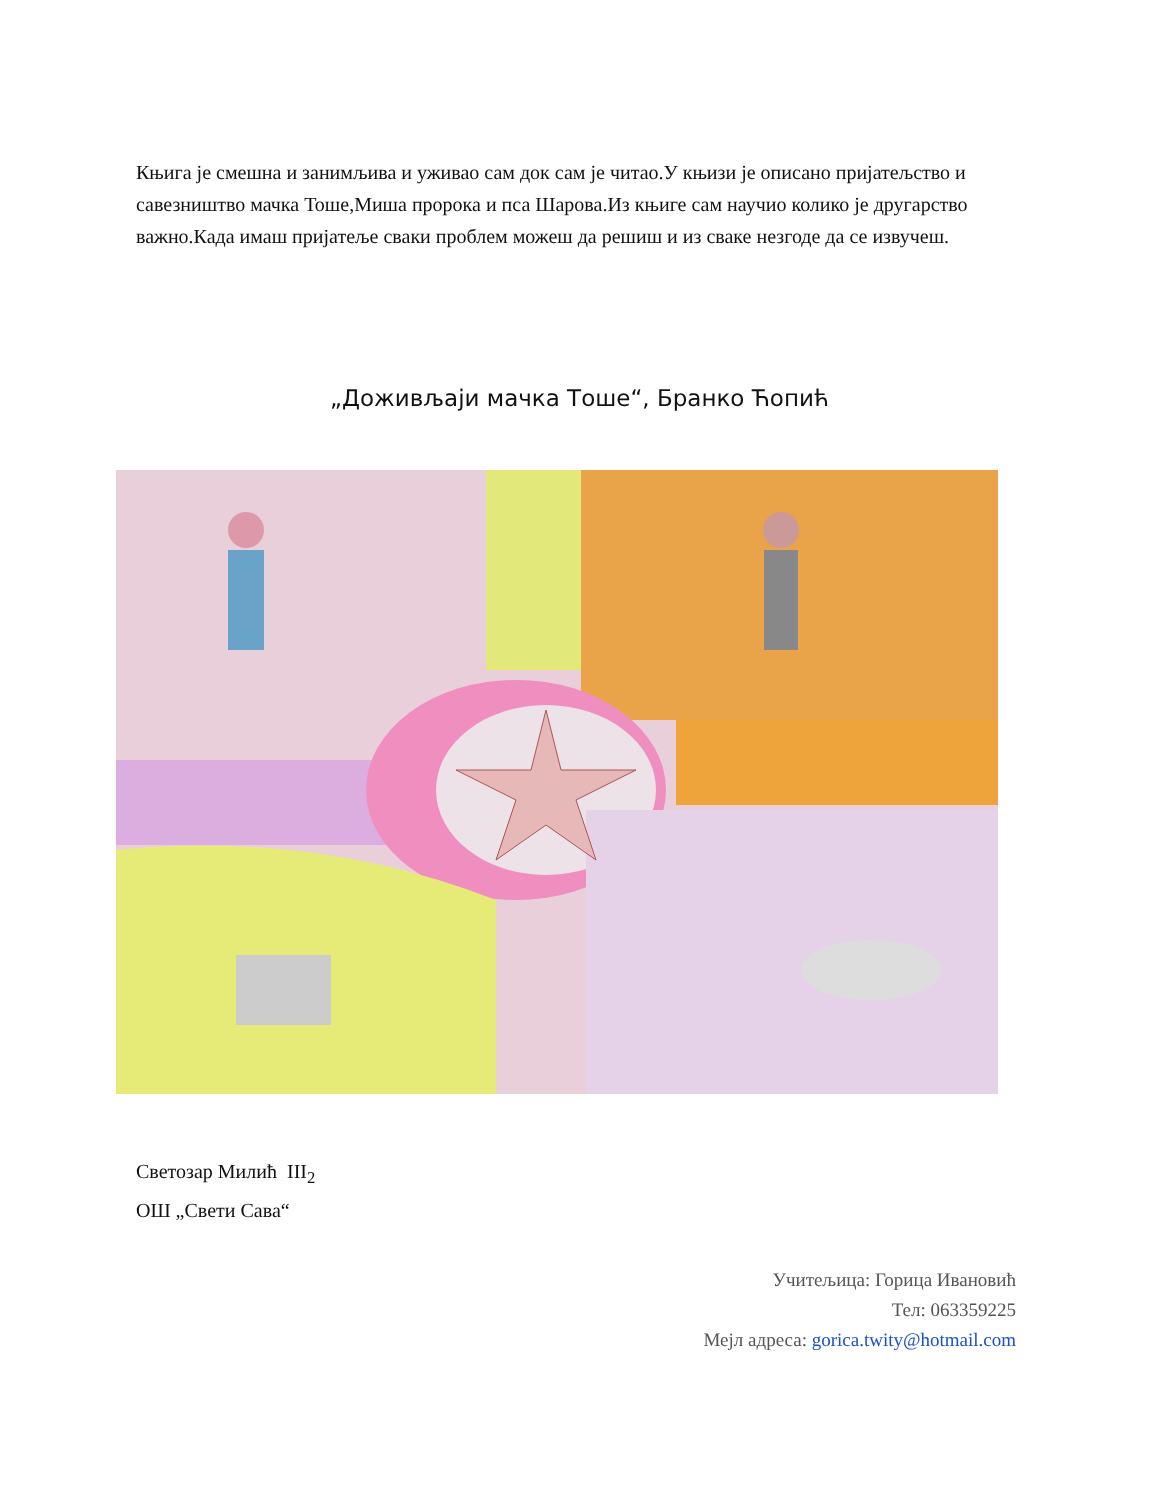Књига је смешна и занимљива и уживао сам док сам је читао.У књизи је описано пријатељство и савезништво мачка Тоше,Миша пророка и пса Шарова.Из књиге сам научио колико је другарство важно.Када имаш пријатеље сваки проблем можеш да решиш и из сваке незгоде да се извучеш.
„Доживљаји мачка Тоше“, Бранко Ћопић
Светозар Милић III<sub>2</sub>
ОШ „Свети Сава“
Учитељица: Горица Ивановић
Тел: 063359225
Мејл адреса: gorica.twity@hotmail.com